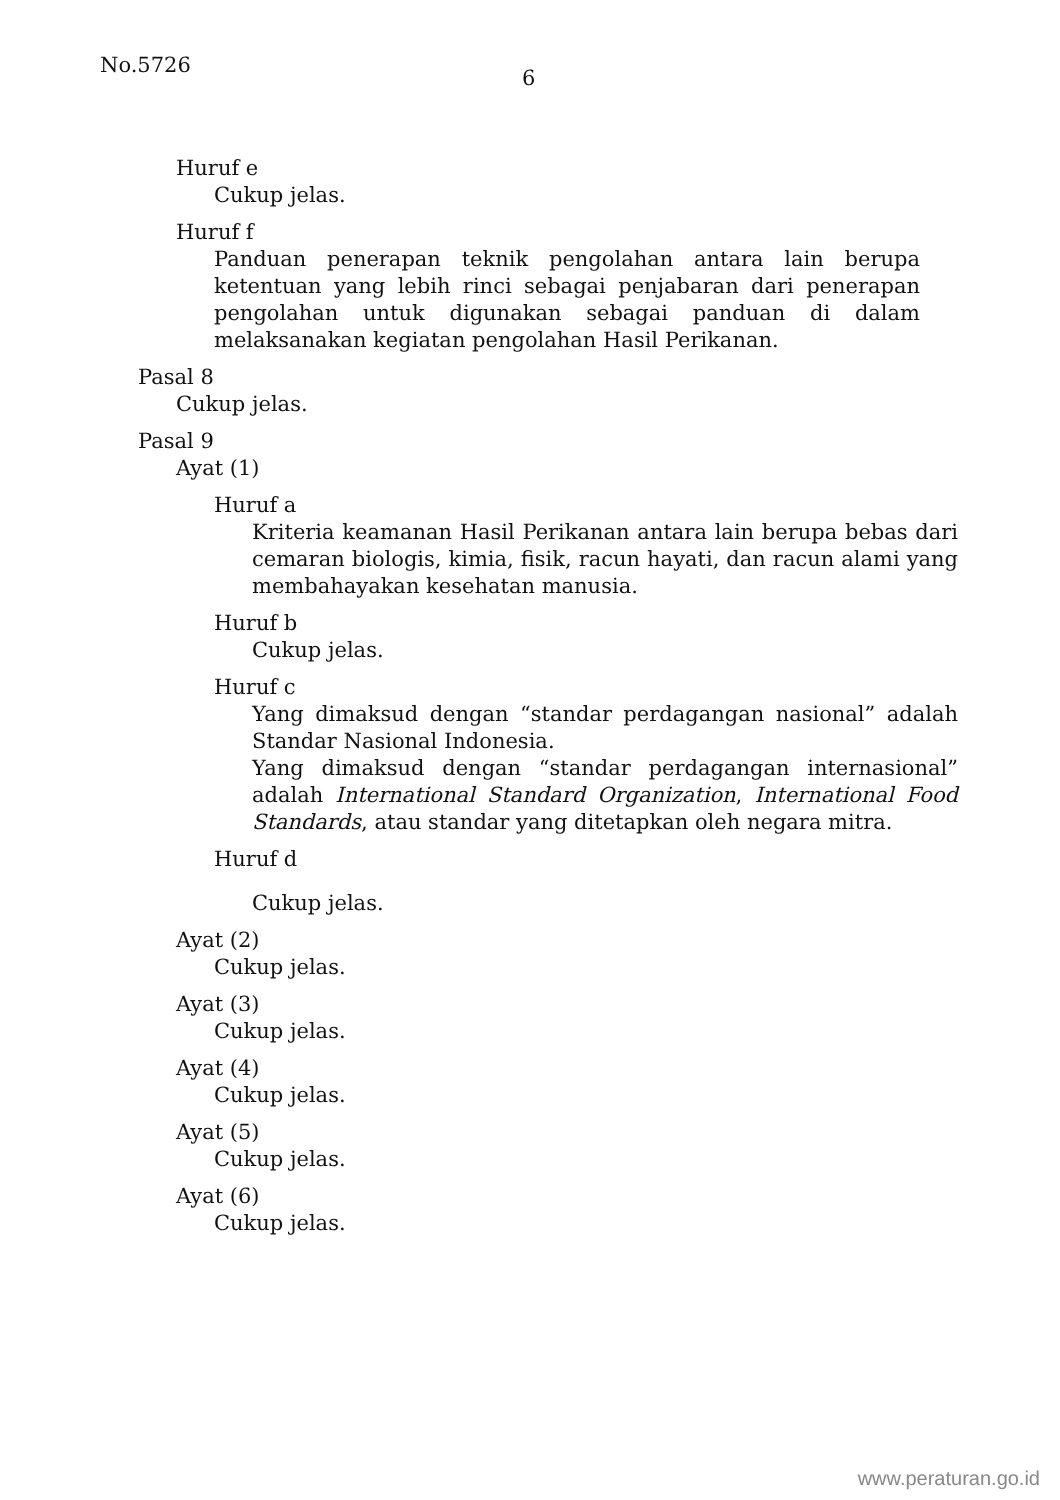No.5726
6
Huruf e
Cukup jelas.
Huruf f
Panduan penerapan teknik pengolahan antara lain berupa ketentuan yang lebih rinci sebagai penjabaran dari penerapan pengolahan untuk digunakan sebagai panduan di dalam melaksanakan kegiatan pengolahan Hasil Perikanan.
Pasal 8
Cukup jelas.
Pasal 9
Ayat (1)
Huruf a
Kriteria keamanan Hasil Perikanan antara lain berupa bebas dari cemaran biologis, kimia, fisik, racun hayati, dan racun alami yang membahayakan kesehatan manusia.
Huruf b
Cukup jelas.
Huruf c
Yang dimaksud dengan “standar perdagangan nasional” adalah Standar Nasional Indonesia.
Yang dimaksud dengan “standar perdagangan internasional” adalah International Standard Organization, International Food Standards, atau standar yang ditetapkan oleh negara mitra.
Huruf d
Cukup jelas.
Ayat (2)
Cukup jelas.
Ayat (3)
Cukup jelas.
Ayat (4)
Cukup jelas.
Ayat (5)
Cukup jelas.
Ayat (6)
Cukup jelas.
www.peraturan.go.id